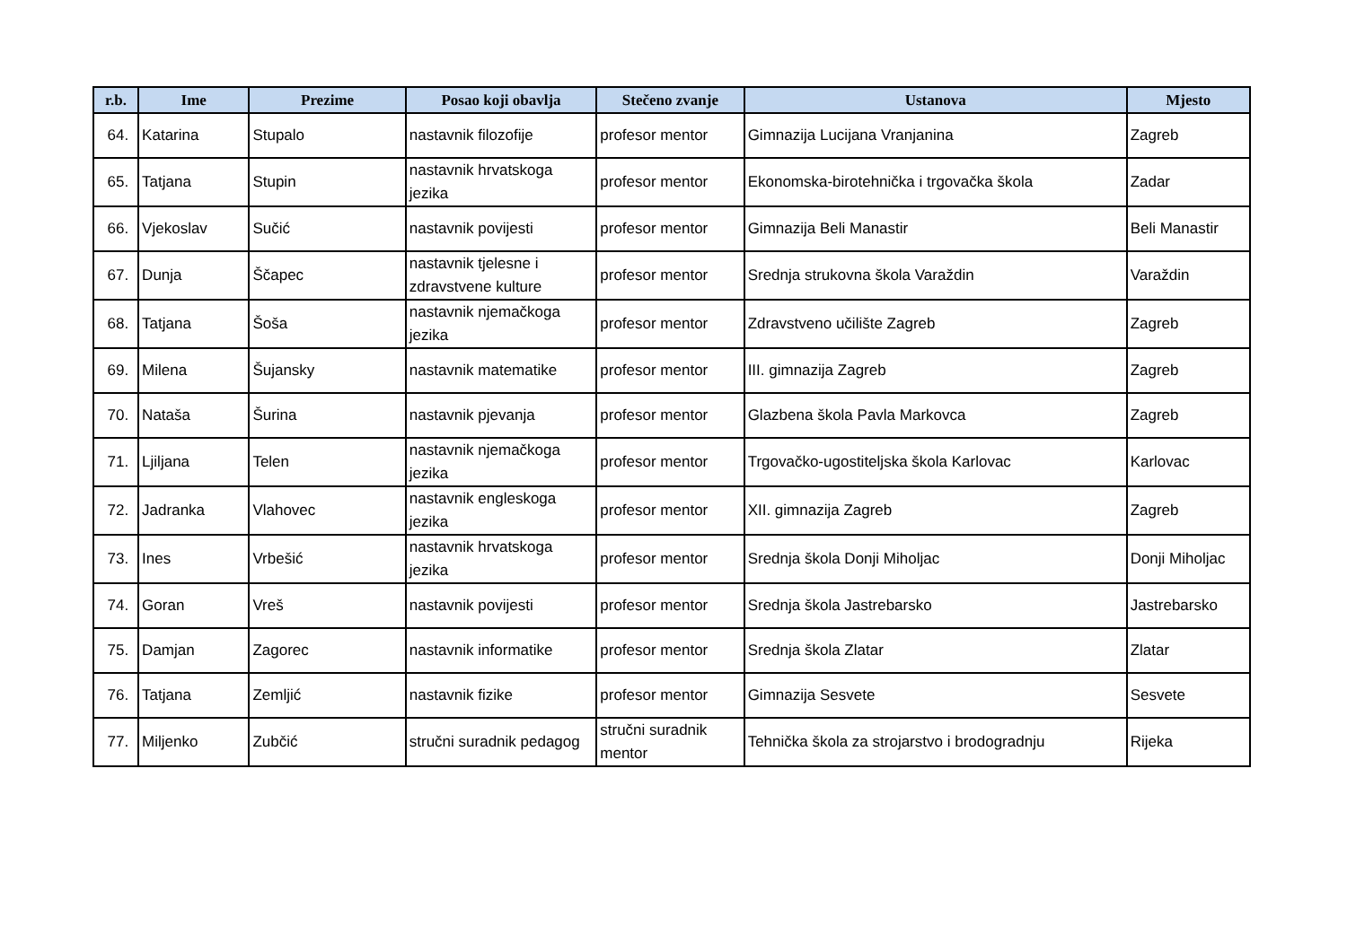| r.b. | Ime | Prezime | Posao koji obavlja | Stečeno zvanje | Ustanova | Mjesto |
| --- | --- | --- | --- | --- | --- | --- |
| 64. | Katarina | Stupalo | nastavnik filozofije | profesor mentor | Gimnazija Lucijana Vranjanina | Zagreb |
| 65. | Tatjana | Stupin | nastavnik hrvatskoga jezika | profesor mentor | Ekonomska-birotehnička i trgovačka škola | Zadar |
| 66. | Vjekoslav | Sučić | nastavnik povijesti | profesor mentor | Gimnazija Beli Manastir | Beli Manastir |
| 67. | Dunja | Ščapec | nastavnik tjelesne i zdravstvene kulture | profesor mentor | Srednja strukovna škola Varaždin | Varaždin |
| 68. | Tatjana | Šoša | nastavnik njemačkoga jezika | profesor mentor | Zdravstveno učilište Zagreb | Zagreb |
| 69. | Milena | Šujansky | nastavnik matematike | profesor mentor | III. gimnazija Zagreb | Zagreb |
| 70. | Nataša | Šurina | nastavnik pjevanja | profesor mentor | Glazbena škola Pavla Markovca | Zagreb |
| 71. | Ljiljana | Telen | nastavnik njemačkoga jezika | profesor mentor | Trgovačko-ugostiteljska škola Karlovac | Karlovac |
| 72. | Jadranka | Vlahovec | nastavnik engleskoga jezika | profesor mentor | XII. gimnazija Zagreb | Zagreb |
| 73. | Ines | Vrbešić | nastavnik hrvatskoga jezika | profesor mentor | Srednja škola Donji Miholjac | Donji Miholjac |
| 74. | Goran | Vreš | nastavnik povijesti | profesor mentor | Srednja škola Jastrebarsko | Jastrebarsko |
| 75. | Damjan | Zagorec | nastavnik informatike | profesor mentor | Srednja škola Zlatar | Zlatar |
| 76. | Tatjana | Zemljić | nastavnik fizike | profesor mentor | Gimnazija Sesvete | Sesvete |
| 77. | Miljenko | Zubčić | stručni suradnik pedagog | stručni suradnik mentor | Tehnička škola za strojarstvo i brodogradnju | Rijeka |